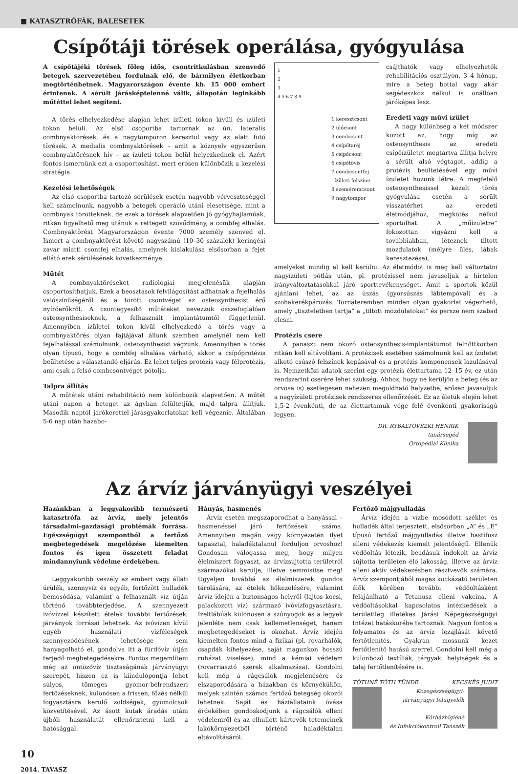■ KATASZTRÓFÁK, BALESETEK
Csípőtáji törések operálása, gyógyulása
A csípőtájéki törések főleg idős, csontritkulásban szenvedő betegek szervezetében fordulnak elő, de bármilyen életkorban megtörténhetnek. Magyarországon évente kb. 15 000 embert érintenek. A sérült járásképtelenné válik, állapotán leginkább műtéttel lehet segíteni.
A törés elhelyezkedése alapján lehet ízületi tokon kívüli és ízületi tokon belüli. Az első csoportba tartoznak az ún. lateralis combnyaktörések, és a nagytomporon keresztül vagy az alatt futó törések. A medialis combnyaktörések – amit a köznyelv egyszerűen combnyaktörésnek hív – az ízületi tokon belül helyezkednek el. Azért fontos ismernünk ezt a csoportosítást, mert erősen különbözik a kezelési stratégia.
Kezelési lehetőségek
Az első csoportba tartozó sérülések esetén nagyobb vérveszteséggel kell számolnunk, nagyobb a betegek operáció utáni elesettsége, mint a combnyak törötteknek, de ezek a törések alapvetően jó gyógyhajlamúak, ritkán figyelhető meg utánuk a rettegett szövődmény, a combfej elhalás. Combnyaktörést Magyarországon évente 7000 személy szenved el. Ismert a combnyaktörést követő nagyszámú (10–30 százalék) keringési zavar miatti csontfej elhalás, amelynek kialakulása elsősorban a fejet ellátó erek sérülésének következménye.
Műtét
A combnyaktöréseket radiológiai megjelenésük alapján csoportosíthatjuk. Ezek a beosztások felvilágosítást adhatnak a fejelhalás valószínűségéről és a törött csontvéget az osteosynthesist érő nyíróerőkről. A csontegyesítő műtéteket nevezzük összefoglalóan osteosynthesiseknek, a felhasznált implantátumtól függetlenül. Amennyiben ízületei tokon kívül elhelyezkedő a törés vagy a combnyaktörés olyan fajtájával állunk szemben amelynél nem kell fejelhalással számolnunk, osteosynthesist végzünk. Amennyiben a törés olyan típusú, hogy a combfej elhalása várható, akkor a csípőprotézis beültetése a választandó eljárás. Ez lehet teljes protézis vagy félprotézis, ami csak a felső combcsontvéget pótolja.
Talpra állítás
A műtétek utáni rehabilitáció nem különbözik alapvetően. A műtét utáni napon a beteget az ágyban felültetjük, majd talpra állítjuk. Második naptól járókerettel járásgyakorlatokat kell végeznie. Általában 5-6 nap után hazabo-
1
2
3
4 5 6 7 8 9
1 keresztcsont
2 ülőcsont
3 combcsont
4 csípőtaréj
5 csípőcsont
6 csípőtövis
7 combcsontfej
ízületi felszíne
8 szeméremcsont
9 nagytompor
csájthatók vagy elhelyezhetők rehabilitációs osztályon. 3–4 hónap, mire a beteg bottal vagy akár segédeszköz nélkül is önállóan járóképes lesz.
Eredeti vagy művi ízület
A nagy különbség a két módszer között az, hogy míg az osteosynthesis az eredeti csípőízületet megtartva állítja helyre a sérült alsó végtagot, addig a protézis beültetésével egy művi ízületet hozunk létre. A megfelelő osteosynthesissel kezelt törés gyógyulása esetén a sérült visszatérhet az eredeti életmódjához, megkötés nélkül sportolhat. A „műízületre” fokozottan vigyázni kell a továbbiakban, léteznek tiltott mozdulatok (mélyre ülés, lábak keresztezése),
amelyeket mindig el kell kerülni. Az életmódot is meg kell változtatni nagyízületi pótlás után, pl. protézissel nem javasoljuk a hirtelen irányváltoztatásokkal járó sporttevékenységet. Amit a sportok közül ajánlani lehet, az az úszás (gyorsúszás lábtempóval) és a szobakerékpározás. Tornateremben minden olyan gyakorlat végezhető, amely „tiszteletben tartja” a „tiltott mozdulatokat” és persze nem szabad elesni.
Protézis csere
A panaszt nem okozó osteosynthesis-implantátumot felnőttkorban ritkán kell eltávolítani. A protézisek esetében számolnunk kell az ízületet alkotó csúszó felszínek kopásával és a protézis komponensek lazulásával is. Nemzetközi adatok szerint egy protézis élettartama 12–15 év, ez után rendszerint cserére lehet szükség. Ahhoz, hogy ne kerüljön a beteg (és az orvosa is) esetlegesen nehezen megoldható helyzetbe, erősen javasoljuk a nagyízületi protézisek rendszeres ellenőrzését. Ez az életük elején lehet 1,5-2 évenkénti, de az élettartamuk vége felé évenkénti gyakoriságú legyen.
DR. RYBALTOVSZKI HENRIK
tanársegéd
Ortopédiai Klinika
Az árvíz járványügyi veszélyei
Hazánkban a leggyakoribb természeti katasztrófa az árvíz, mely jelentős társadalmi-gazdasági problémák forrása. Egészségügyi szempontból a fertőző megbetegedések megelőzése kiemelten fontos és igen összetett feladat mindannyiunk védelme érdekében.
Leggyakoribb veszély az emberi vagy állati ürülék, szennyvíz és egyéb, fertőzött hulladék bemosódása, valamint a felhasznált víz útján történő továbbterjedése. A szennyezett ivóvízzel készített ételek további fertőzések, járványok forrásai lehetnek. Az ivóvízen kívül egyéb használati vízféleségek szennyeződésének lehetősége sem hanyagolható el, gondolva itt a fürdővíz útján terjedő megbetegedésekre. Fontos megemlíteni még az öntözővíz tisztaságának járványügyi szerepét, hiszen ez is kiindulópontja lehet súlyos, tömeges gyomor-bélrendszeri fertőzéseknek, különösen a frissen, főzés nélkül fogyasztásra kerülő zöldségek, gyümölcsök közvetítésével. Az ásott kutak áradás utáni újbóli használatát ellenőriztetni kell a hatósággal.
Hányás, hasmenés
Árvíz esetén megszaporodhat a hányással – hasmenéssel járó fertőzések száma. Amennyiben magán vagy környezetén ilyet tapasztal, haladéktalanul forduljon orvoshoz! Gondosan válogassa meg, hogy milyen élelmiszert fogyaszt, az árvízsújtotta területről származókat kerülje, illetve semmisítse meg! Ügyeljen továbbá az élelmiszerek gondos tárolására, az ételek hőkezelésére, valamint árvíz idején a biztonságos helyről (lajtos kocsi, palackozott víz) származó ivóvízfogyasztásra. Ízeltlábúak különösen a szúnyogok és a legyek jelenléte nem csak kellemetlenséget, hanem megbetegedéseket is okozhat. Árvíz idején kiemelten fontos mind a fizikai (pl. rovarhálók, csapdák kihelyezése, saját magunkon hosszú ruházat viselése), mind a kémiai védelem (rovarriasztó szerek alkalmazása). Gondolni kell még a rágcsálók megjelenésére és elszaporodására a házakban és környékükön, melyek szintén számos fertőző betegség okozói lehetnek. Saját és háziállataink óvása érdekében gondoskodjunk a rágcsálók elleni védelemről és az elhullott kártevők tetemeinek lakókörnyezetből történő haladéktalan eltávolításáról.
Fertőző májgyulladás
Árvíz idején a vízbe mosódott széklet és hulladék által terjesztett, elsősorban „A” és „E” típusú fertőző májgyulladás illetve hastífusz elleni védekezés kiemelt jelentőségű. Ellenük védőoltás létezik, beadásuk indokolt az árvíz sújtotta területen élő lakosság, illetve az árvíz elleni aktív védekezésben résztvevők számára. Árvíz szempontjából magas kockázatú területen élők körében további védőoltásként felajánlható a Tetanusz elleni vakcina. A védőoltásokkal kapcsolatos intézkedések a területileg illetékes Járási Népegészségügyi Intézet hatáskörébe tartoznak. Nagyon fontos a folyamatos és az árvíz lezajlását követő fertőtlenítés. Gyakran mossunk kezet fertőtlenítő hatású szerrel. Gondolni kell még a különböző textíliák, tárgyak, helyiségek és a talaj fertőtlenítésére is.
TÓTHNÉ TÓTH TÜNDE KECSKÉS JUDIT
Közegészségügyi-
járványügyi felügyelők
Kórházhigiéné
és Infekciókontroll Tanszék
10
2014. TAVASZ